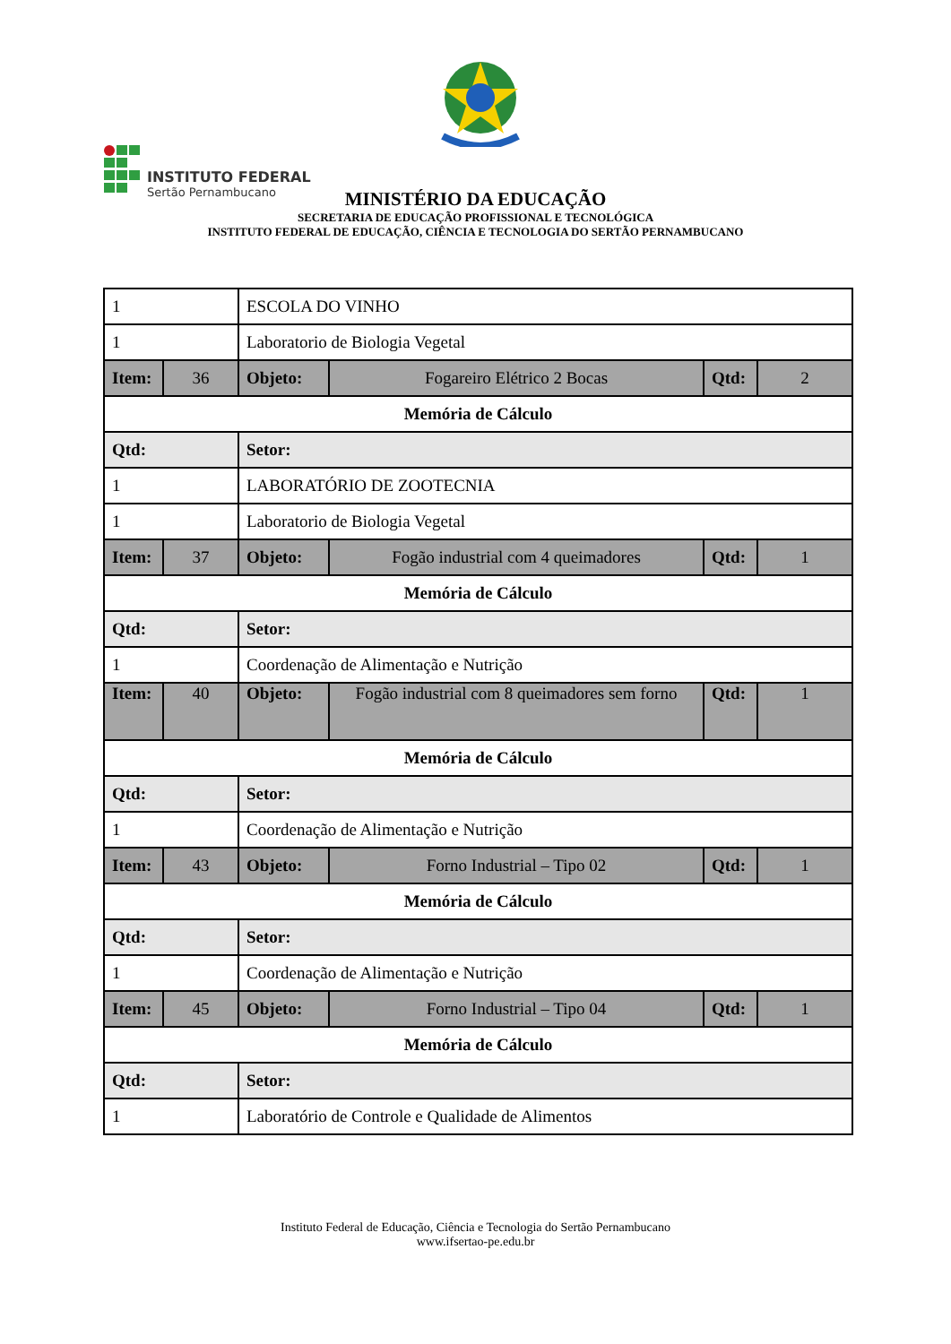INSTITUTO FEDERAL
Sertão Pernambucano
MINISTÉRIO DA EDUCAÇÃO
SECRETARIA DE EDUCAÇÃO PROFISSIONAL E TECNOLÓGICA
INSTITUTO FEDERAL DE EDUCAÇÃO, CIÊNCIA E TECNOLOGIA DO SERTÃO PERNAMBUCANO
| 1 | | ESCOLA DO VINHO | | | |
| 1 | | Laboratorio de Biologia Vegetal | | | |
| Item: | 36 | Objeto: | Fogareiro Elétrico 2 Bocas | Qtd: | 2 |
| Memória de Cálculo | | | | | |
| Qtd: | | Setor: | | | |
| 1 | | LABORATÓRIO DE ZOOTECNIA | | | |
| 1 | | Laboratorio de Biologia Vegetal | | | |
| Item: | 37 | Objeto: | Fogão industrial com 4 queimadores | Qtd: | 1 |
| Memória de Cálculo | | | | | |
| Qtd: | | Setor: | | | |
| 1 | | Coordenação de Alimentação e Nutrição | | | |
| Item: | 40 | Objeto: | Fogão industrial com 8 queimadores sem forno | Qtd: | 1 |
| Memória de Cálculo | | | | | |
| Qtd: | | Setor: | | | |
| 1 | | Coordenação de Alimentação e Nutrição | | | |
| Item: | 43 | Objeto: | Forno Industrial – Tipo 02 | Qtd: | 1 |
| Memória de Cálculo | | | | | |
| Qtd: | | Setor: | | | |
| 1 | | Coordenação de Alimentação e Nutrição | | | |
| Item: | 45 | Objeto: | Forno Industrial – Tipo 04 | Qtd: | 1 |
| Memória de Cálculo | | | | | |
| Qtd: | | Setor: | | | |
| 1 | | Laboratório de Controle e Qualidade de Alimentos | | | |
Instituto Federal de Educação, Ciência e Tecnologia do Sertão Pernambucano
www.ifsertao-pe.edu.br